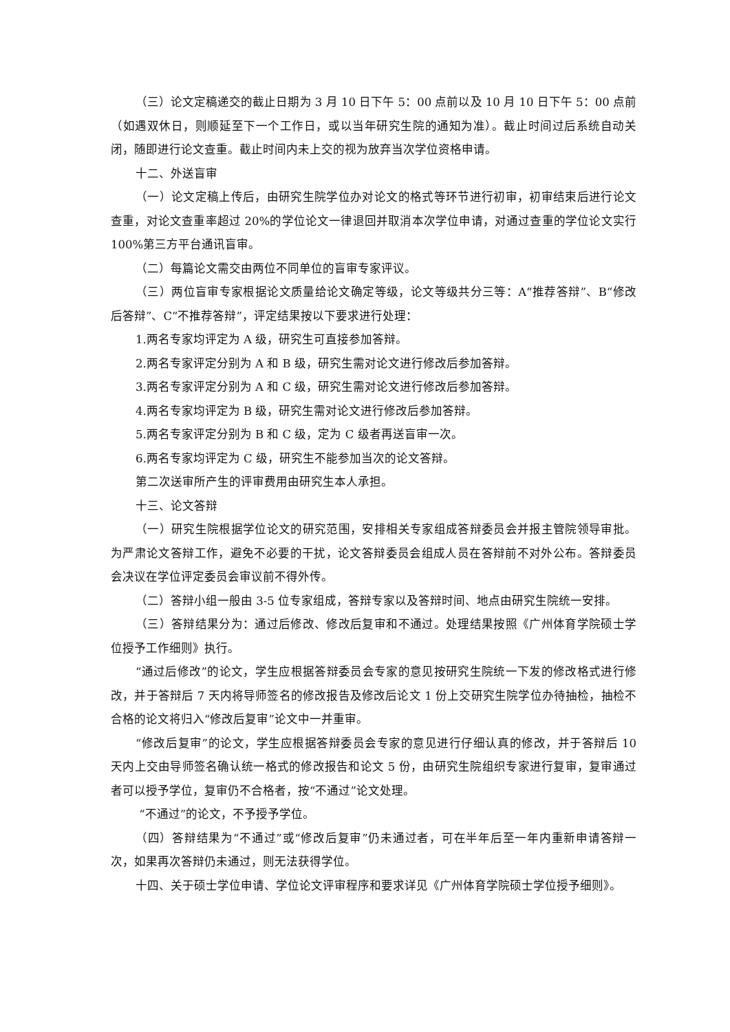（三）论文定稿递交的截止日期为 3 月 10 日下午 5：00 点前以及 10 月 10 日下午 5：00 点前（如遇双休日，则顺延至下一个工作日，或以当年研究生院的通知为准）。截止时间过后系统自动关闭，随即进行论文查重。截止时间内未上交的视为放弃当次学位资格申请。
十二、外送盲审
（一）论文定稿上传后，由研究生院学位办对论文的格式等环节进行初审，初审结束后进行论文查重，对论文查重率超过 20%的学位论文一律退回并取消本次学位申请，对通过查重的学位论文实行 100%第三方平台通讯盲审。
（二）每篇论文需交由两位不同单位的盲审专家评议。
（三）两位盲审专家根据论文质量给论文确定等级，论文等级共分三等：A“推荐答辩”、B“修改后答辩”、C“不推荐答辩”，评定结果按以下要求进行处理：
1.两名专家均评定为 A 级，研究生可直接参加答辩。
2.两名专家评定分别为 A 和 B 级，研究生需对论文进行修改后参加答辩。
3.两名专家评定分别为 A 和 C 级，研究生需对论文进行修改后参加答辩。
4.两名专家均评定为 B 级，研究生需对论文进行修改后参加答辩。
5.两名专家评定分别为 B 和 C 级，定为 C 级者再送盲审一次。
6.两名专家均评定为 C 级，研究生不能参加当次的论文答辩。
第二次送审所产生的评审费用由研究生本人承担。
十三、论文答辩
（一）研究生院根据学位论文的研究范围，安排相关专家组成答辩委员会并报主管院领导审批。为严肃论文答辩工作，避免不必要的干扰，论文答辩委员会组成人员在答辩前不对外公布。答辩委员会决议在学位评定委员会审议前不得外传。
（二）答辩小组一般由 3-5 位专家组成，答辩专家以及答辩时间、地点由研究生院统一安排。
（三）答辩结果分为：通过后修改、修改后复审和不通过。处理结果按照《广州体育学院硕士学位授予工作细则》执行。
“通过后修改”的论文，学生应根据答辩委员会专家的意见按研究生院统一下发的修改格式进行修改，并于答辩后 7 天内将导师签名的修改报告及修改后论文 1 份上交研究生院学位办待抽检，抽检不合格的论文将归入“修改后复审”论文中一并重审。
“修改后复审”的论文，学生应根据答辩委员会专家的意见进行仔细认真的修改，并于答辩后 10 天内上交由导师签名确认统一格式的修改报告和论文 5 份，由研究生院组织专家进行复审，复审通过者可以授予学位，复审仍不合格者，按“不通过”论文处理。
“不通过”的论文，不予授予学位。
（四）答辩结果为“不通过”或“修改后复审”仍未通过者，可在半年后至一年内重新申请答辩一次，如果再次答辩仍未通过，则无法获得学位。
十四、关于硕士学位申请、学位论文评审程序和要求详见《广州体育学院硕士学位授予细则》。